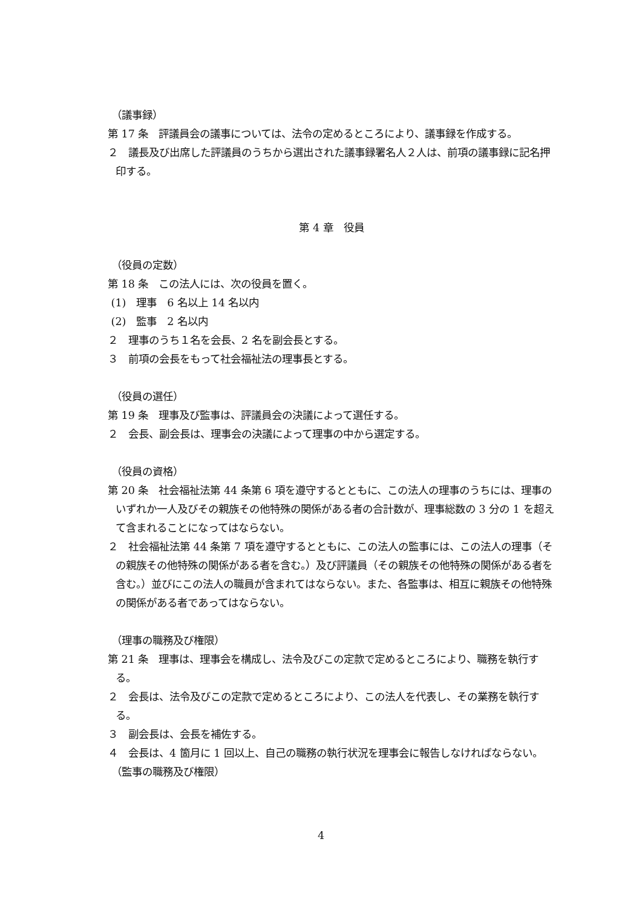（議事録）
第 17 条　評議員会の議事については、法令の定めるところにより、議事録を作成する。
２　議長及び出席した評議員のうちから選出された議事録署名人２人は、前項の議事録に記名押印する。
第 4 章　役員
（役員の定数）
第 18 条　この法人には、次の役員を置く。
(1)　理事　6 名以上 14 名以内
(2)　監事　2 名以内
２　理事のうち１名を会長、2 名を副会長とする。
３　前項の会長をもって社会福祉法の理事長とする。
（役員の選任）
第 19 条　理事及び監事は、評議員会の決議によって選任する。
２　会長、副会長は、理事会の決議によって理事の中から選定する。
（役員の資格）
第 20 条　社会福祉法第 44 条第 6 項を遵守するとともに、この法人の理事のうちには、理事のいずれか一人及びその親族その他特殊の関係がある者の合計数が、理事総数の 3 分の 1 を超えて含まれることになってはならない。
２　社会福祉法第 44 条第 7 項を遵守するとともに、この法人の監事には、この法人の理事（その親族その他特殊の関係がある者を含む。）及び評議員（その親族その他特殊の関係がある者を含む。）並びにこの法人の職員が含まれてはならない。また、各監事は、相互に親族その他特殊の関係がある者であってはならない。
（理事の職務及び権限）
第 21 条　理事は、理事会を構成し、法令及びこの定款で定めるところにより、職務を執行する。
２　会長は、法令及びこの定款で定めるところにより、この法人を代表し、その業務を執行する。
３　副会長は、会長を補佐する。
４　会長は、4 箇月に 1 回以上、自己の職務の執行状況を理事会に報告しなければならない。
（監事の職務及び権限）
4